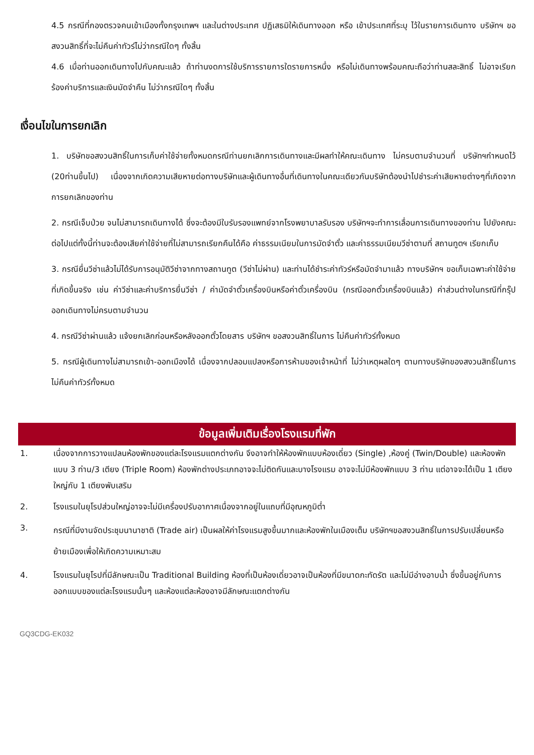4.5 กรณีที่กองตรวจคนเข้าเมืองทั้งกรุงเทพฯ และในต่างประเทศ ปฏิเสธมิให้เดินทางออก หรือ เข้าประเทศที่ระบุ ไว้ในรายการเดินทาง บริษัทฯ ขอสงวนสิทธิ์ที่จะไม่คืนค่าทัวร์ไม่ว่ากรณีใดๆ ทั้งสิ้น
4.6 เมื่อท่านออกเดินทางไปกับคณะแล้ว ถ้าท่านงดการใช้บริการรายการใดรายการหนึ่ง หรือไม่เดินทางพร้อมคณะถือว่าท่านสละสิทธิ์ ไม่อาจเรียกร้องค่าบริการและเงินมัดจำคืน ไม่ว่ากรณีใดๆ ทั้งสิ้น
เงื่อนไขในการยกเลิก
1. บริษัทขอสงวนสิทธิ์ในการเก็บค่าใช้จ่ายทั้งหมดกรณีท่านยกเลิกการเดินทางและมีผลทำให้คณะเดินทาง ไม่ครบตามจำนวนที่ บริษัทฯกำหนดไว้ (20ท่านขึ้นไป) เนื่องจากเกิดความเสียหายต่อทางบริษัทและผู้เดินทางอื่นที่เดินทางในคณะเดียวกันบริษัทต้องนำไปชำระค่าเสียหายต่างๆที่เกิดจากการยกเลิกของท่าน
2. กรณีเจ็บป่วย จนไม่สามารถเดินทางได้ ซึ่งจะต้องมีใบรับรองแพทย์จากโรงพยาบาลรับรอง บริษัทฯจะทำการเลื่อนการเดินทางของท่าน ไปยังคณะต่อไปแต่ทั้งนี้ท่านจะต้องเสียค่าใช้จ่ายที่ไม่สามารถเรียกคืนได้คือ ค่าธรรมเนียมในการมัดจำตั๋ว และค่าธรรมเนียมวีซ่าตามที่ สถานทูตฯ เรียกเก็บ
3. กรณียื่นวีซ่าแล้วไม่ได้รับการอนุมัติวีซ่าจากทางสถานทูต (วีซ่าไม่ผ่าน) และท่านได้ชำระค่าทัวร์หรือมัดจำมาแล้ว ทางบริษัทฯ ขอเก็บเฉพาะค่าใช้จ่ายที่เกิดขึ้นจริง เช่น ค่าวีซ่าและค่าบริการยื่นวีซ่า / ค่ามัดจำตั๋วเครื่องบินหรือค่าตั๋วเครื่องบิน (กรณีออกตั๋วเครื่องบินแล้ว) ค่าส่วนต่างในกรณีที่กรุ๊ปออกเดินทางไม่ครบตามจำนวน
4. กรณีวีซ่าผ่านแล้ว แจ้งยกเลิกก่อนหรือหลังออกตั๋วโดยสาร บริษัทฯ ขอสงวนสิทธิ์ในการ ไม่คืนค่าทัวร์ทั้งหมด
5. กรณีผู้เดินทางไม่สามารถเข้า-ออกเมืองได้ เนื่องจากปลอมแปลงหรือการห้ามของเจ้าหน้าที่ ไม่ว่าเหตุผลใดๆ ตามทางบริษัทของสงวนสิทธิ์ในการ ไม่คืนค่าทัวร์ทั้งหมด
ข้อมูลเพิ่มเติมเรื่องโรงแรมที่พัก
1. เนื่องจากการวางแปลนห้องพักของแต่ละโรงแรมแตกต่างกัน จึงอาจทำให้ห้องพักแบบห้องเดี่ยว (Single) ,ห้องคู่ (Twin/Double) และห้องพักแบบ 3 ท่าน/3 เตียง (Triple Room) ห้องพักต่างประเภทอาจจะไม่ติดกันและบางโรงแรม อาจจะไม่มีห้องพักแบบ 3 ท่าน แต่อาจจะได้เป็น 1 เตียงใหญ่กับ 1 เตียงพับเสริม
2. โรงแรมในยุโรปส่วนใหญ่อาจจะไม่มีเครื่องปรับอากาศเนื่องจากอยู่ในแถบที่มีอุณหภูมิต่ำ
3. กรณีที่มีงานจัดประชุมนานาชาติ (Trade air) เป็นผลให้ค่าโรงแรมสูงขึ้นมากและห้องพักในเมืองเต็ม บริษัทฯขอสงวนสิทธิ์ในการปรับเปลี่ยนหรือย้ายเมืองเพื่อให้เกิดความเหมาะสม
4. โรงแรมในยุโรปที่มีลักษณะเป็น Traditional Building ห้องที่เป็นห้องเดี่ยวอาจเป็นห้องที่มีขนาดกะทัดรัต และไม่มีอ่างอาบน้ำ ซึ่งขึ้นอยู่กับการออกแบบของแต่ละโรงแรมนั้นๆ และห้องแต่ละห้องอาจมีลักษณะแตกต่างกัน
GQ3CDG-EK032